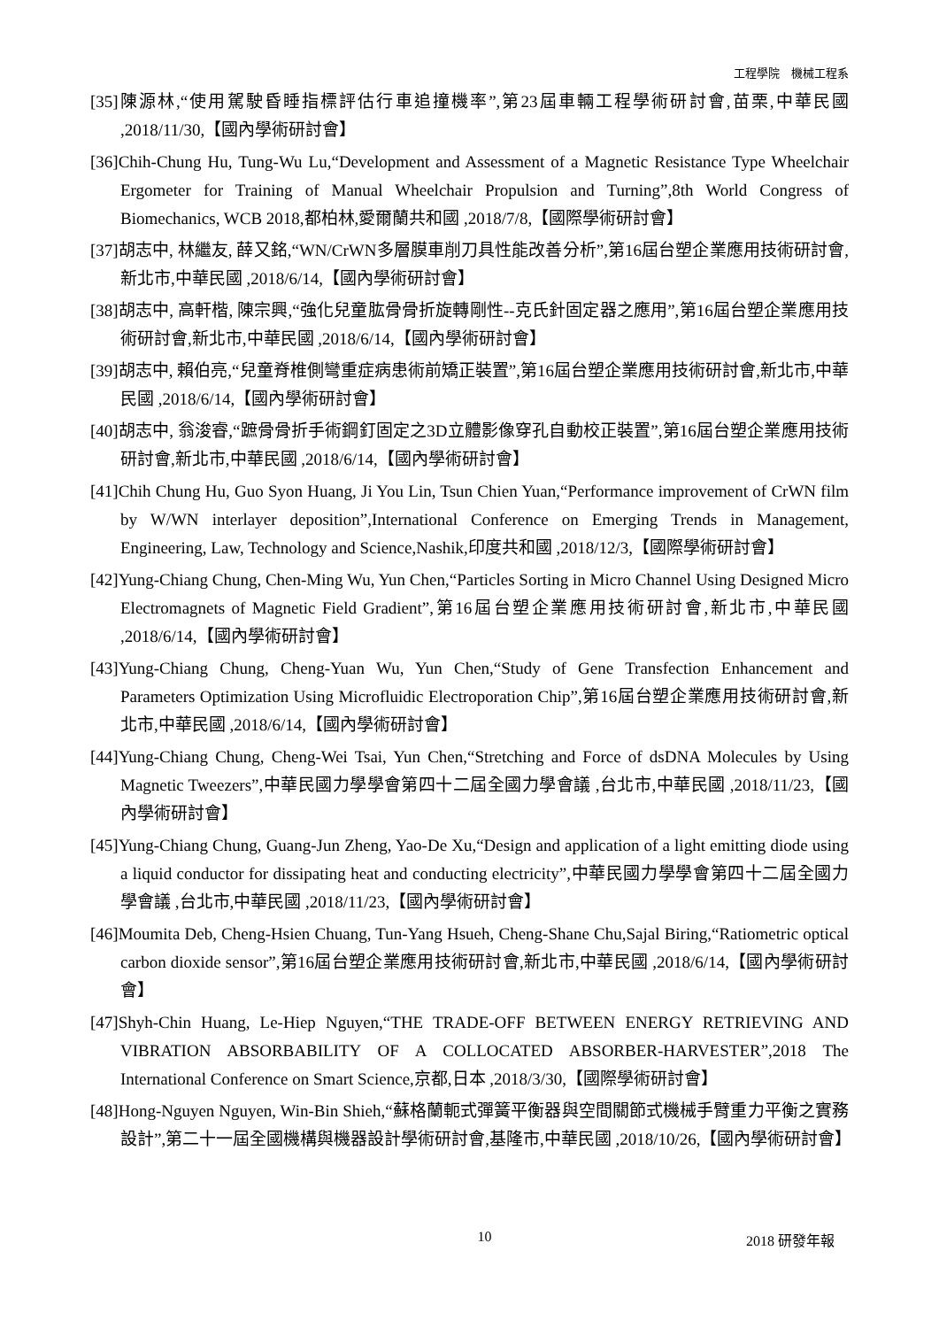工程學院　機械工程系
[35]陳源林,“使用駕駛昏睡指標評估行車追撞機率”,第23屆車輛工程學術研討會,苗栗,中華民國 ,2018/11/30,【國內學術研討會】
[36]Chih-Chung Hu, Tung-Wu Lu,“Development and Assessment of a Magnetic Resistance Type Wheelchair Ergometer for Training of Manual Wheelchair Propulsion and Turning”,8th World Congress of Biomechanics, WCB 2018,都柏林,愛爾蘭共和國 ,2018/7/8,【國際學術研討會】
[37]胡志中, 林繼友, 薛又銘,“WN/CrWN多層膜車削刀具性能改善分析”,第16屆台塑企業應用技術研討會,新北市,中華民國 ,2018/6/14,【國內學術研討會】
[38]胡志中, 高軒楷, 陳宗興,“強化兒童肱骨骨折旋轉剛性--克氏針固定器之應用”,第16屆台塑企業應用技術研討會,新北市,中華民國 ,2018/6/14,【國內學術研討會】
[39]胡志中, 賴伯亮,“兒童脊椎側彎重症病患術前矯正裝置”,第16屆台塑企業應用技術研討會,新北市,中華民國 ,2018/6/14,【國內學術研討會】
[40]胡志中, 翁浚睿,“蹠骨骨折手術鋼釘固定之3D立體影像穿孔自動校正裝置”,第16屆台塑企業應用技術研討會,新北市,中華民國 ,2018/6/14,【國內學術研討會】
[41]Chih Chung Hu, Guo Syon Huang, Ji You Lin, Tsun Chien Yuan,“Performance improvement of CrWN film by W/WN interlayer deposition”,International Conference on Emerging Trends in Management, Engineering, Law, Technology and Science,Nashik,印度共和國 ,2018/12/3,【國際學術研討會】
[42]Yung-Chiang Chung, Chen-Ming Wu, Yun Chen,“Particles Sorting in Micro Channel Using Designed Micro Electromagnets of Magnetic Field Gradient”,第16屆台塑企業應用技術研討會,新北市,中華民國 ,2018/6/14,【國內學術研討會】
[43]Yung-Chiang Chung, Cheng-Yuan Wu, Yun Chen,“Study of Gene Transfection Enhancement and Parameters Optimization Using Microfluidic Electroporation Chip”,第16屆台塑企業應用技術研討會,新北市,中華民國 ,2018/6/14,【國內學術研討會】
[44]Yung-Chiang Chung, Cheng-Wei Tsai, Yun Chen,“Stretching and Force of dsDNA Molecules by Using Magnetic Tweezers”,中華民國力學學會第四十二屆全國力學會議 ,台北市,中華民國 ,2018/11/23,【國內學術研討會】
[45]Yung-Chiang Chung, Guang-Jun Zheng, Yao-De Xu,“Design and application of a light emitting diode using a liquid conductor for dissipating heat and conducting electricity”,中華民國力學學會第四十二屆全國力學會議 ,台北市,中華民國 ,2018/11/23,【國內學術研討會】
[46]Moumita Deb, Cheng-Hsien Chuang, Tun-Yang Hsueh, Cheng-Shane Chu,Sajal Biring,“Ratiometric optical carbon dioxide sensor”,第16屆台塑企業應用技術研討會,新北市,中華民國 ,2018/6/14,【國內學術研討會】
[47]Shyh-Chin Huang, Le-Hiep Nguyen,“THE TRADE-OFF BETWEEN ENERGY RETRIEVING AND VIBRATION ABSORBABILITY OF A COLLOCATED ABSORBER-HARVESTER”,2018 The International Conference on Smart Science,京都,日本 ,2018/3/30,【國際學術研討會】
[48]Hong-Nguyen Nguyen, Win-Bin Shieh,“蘇格蘭軛式彈簧平衡器與空間關節式機械手臂重力平衡之實務設計”,第二十一屆全國機構與機器設計學術研討會,基隆市,中華民國 ,2018/10/26,【國內學術研討會】
10 2018 研發年報